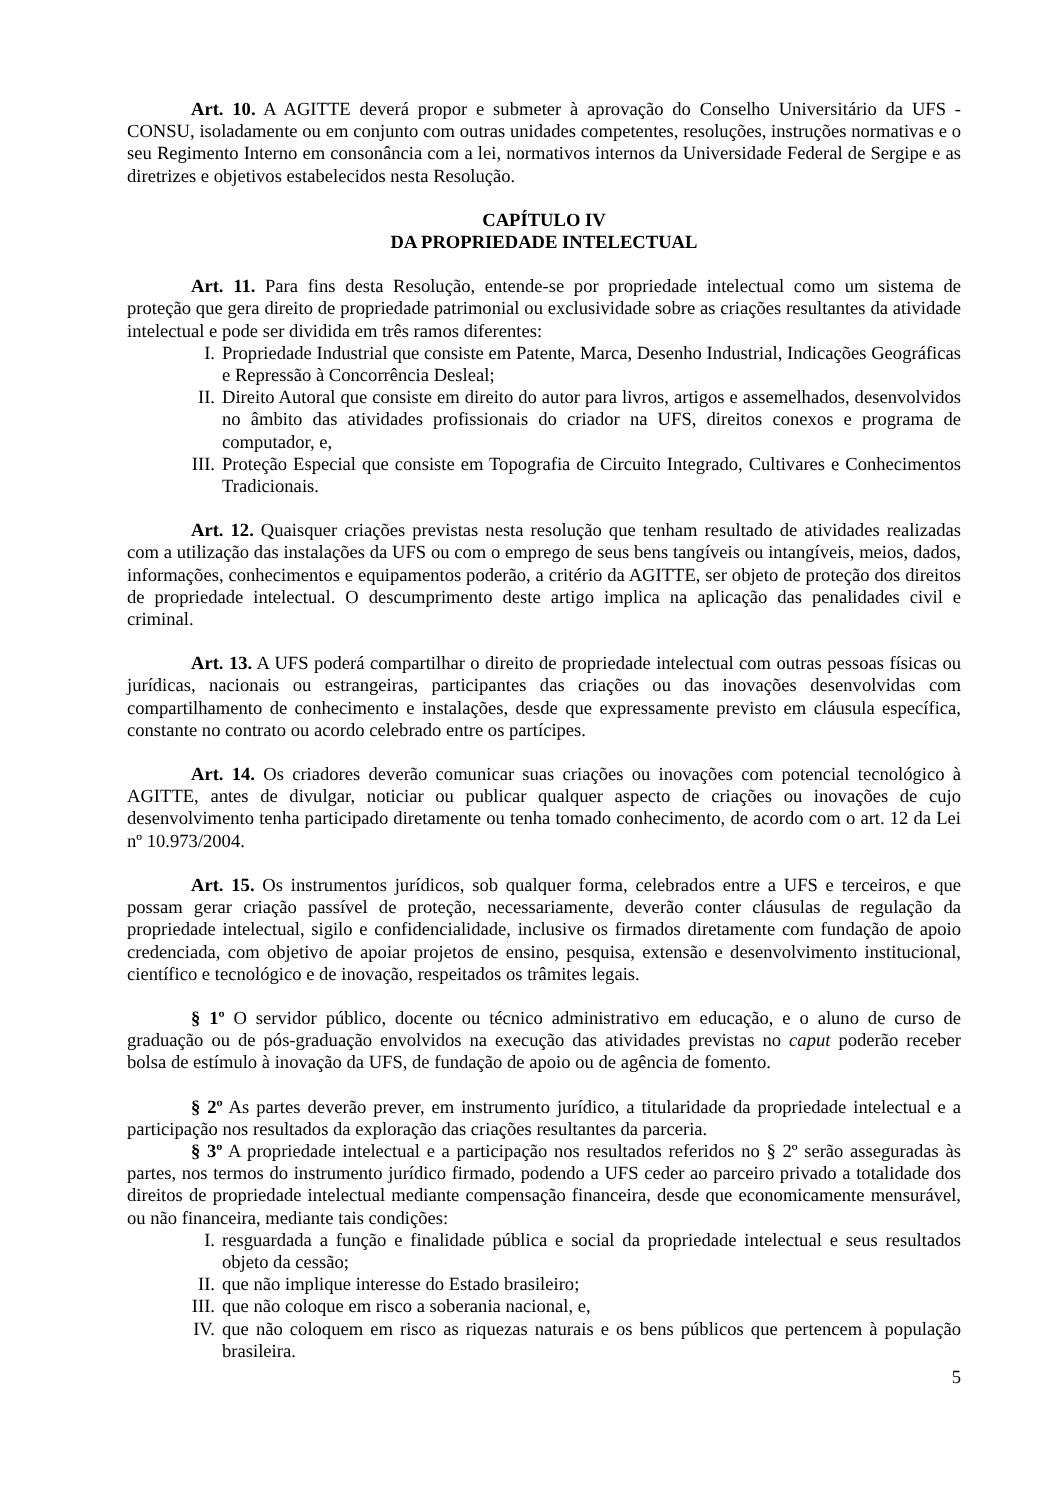Art. 10. A AGITTE deverá propor e submeter à aprovação do Conselho Universitário da UFS - CONSU, isoladamente ou em conjunto com outras unidades competentes, resoluções, instruções normativas e o seu Regimento Interno em consonância com a lei, normativos internos da Universidade Federal de Sergipe e as diretrizes e objetivos estabelecidos nesta Resolução.
CAPÍTULO IV
DA PROPRIEDADE INTELECTUAL
Art. 11. Para fins desta Resolução, entende-se por propriedade intelectual como um sistema de proteção que gera direito de propriedade patrimonial ou exclusividade sobre as criações resultantes da atividade intelectual e pode ser dividida em três ramos diferentes:
I. Propriedade Industrial que consiste em Patente, Marca, Desenho Industrial, Indicações Geográficas e Repressão à Concorrência Desleal;
II. Direito Autoral que consiste em direito do autor para livros, artigos e assemelhados, desenvolvidos no âmbito das atividades profissionais do criador na UFS, direitos conexos e programa de computador, e,
III. Proteção Especial que consiste em Topografia de Circuito Integrado, Cultivares e Conhecimentos Tradicionais.
Art. 12. Quaisquer criações previstas nesta resolução que tenham resultado de atividades realizadas com a utilização das instalações da UFS ou com o emprego de seus bens tangíveis ou intangíveis, meios, dados, informações, conhecimentos e equipamentos poderão, a critério da AGITTE, ser objeto de proteção dos direitos de propriedade intelectual. O descumprimento deste artigo implica na aplicação das penalidades civil e criminal.
Art. 13. A UFS poderá compartilhar o direito de propriedade intelectual com outras pessoas físicas ou jurídicas, nacionais ou estrangeiras, participantes das criações ou das inovações desenvolvidas com compartilhamento de conhecimento e instalações, desde que expressamente previsto em cláusula específica, constante no contrato ou acordo celebrado entre os partícipes.
Art. 14. Os criadores deverão comunicar suas criações ou inovações com potencial tecnológico à AGITTE, antes de divulgar, noticiar ou publicar qualquer aspecto de criações ou inovações de cujo desenvolvimento tenha participado diretamente ou tenha tomado conhecimento, de acordo com o art. 12 da Lei nº 10.973/2004.
Art. 15. Os instrumentos jurídicos, sob qualquer forma, celebrados entre a UFS e terceiros, e que possam gerar criação passível de proteção, necessariamente, deverão conter cláusulas de regulação da propriedade intelectual, sigilo e confidencialidade, inclusive os firmados diretamente com fundação de apoio credenciada, com objetivo de apoiar projetos de ensino, pesquisa, extensão e desenvolvimento institucional, científico e tecnológico e de inovação, respeitados os trâmites legais.
§ 1º O servidor público, docente ou técnico administrativo em educação, e o aluno de curso de graduação ou de pós-graduação envolvidos na execução das atividades previstas no caput poderão receber bolsa de estímulo à inovação da UFS, de fundação de apoio ou de agência de fomento.
§ 2º As partes deverão prever, em instrumento jurídico, a titularidade da propriedade intelectual e a participação nos resultados da exploração das criações resultantes da parceria.
§ 3º A propriedade intelectual e a participação nos resultados referidos no § 2º serão asseguradas às partes, nos termos do instrumento jurídico firmado, podendo a UFS ceder ao parceiro privado a totalidade dos direitos de propriedade intelectual mediante compensação financeira, desde que economicamente mensurável, ou não financeira, mediante tais condições:
I. resguardada a função e finalidade pública e social da propriedade intelectual e seus resultados objeto da cessão;
II. que não implique interesse do Estado brasileiro;
III. que não coloque em risco a soberania nacional, e,
IV. que não coloquem em risco as riquezas naturais e os bens públicos que pertencem à população brasileira.
5